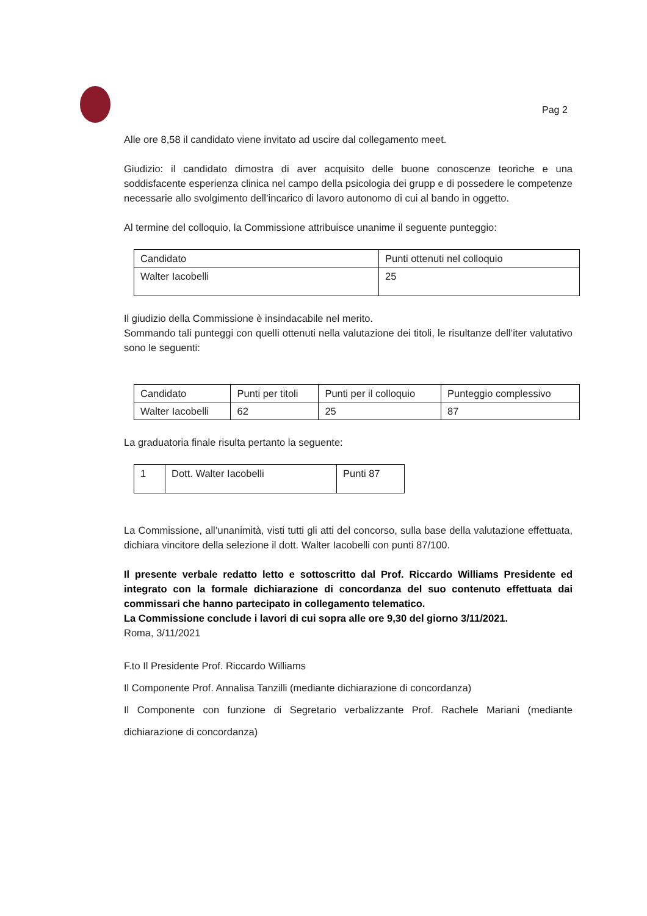Pag 2
Alle ore 8,58 il candidato viene invitato ad uscire dal collegamento meet.
Giudizio: il candidato dimostra di aver acquisito delle buone conoscenze teoriche e una soddisfacente esperienza clinica nel campo della psicologia dei grupp e di possedere le competenze necessarie allo svolgimento dell’incarico di lavoro autonomo di cui al bando in oggetto.
Al termine del colloquio, la Commissione attribuisce unanime il seguente punteggio:
| Candidato | Punti ottenuti nel colloquio |
| Walter Iacobelli | 25 |
Il giudizio della Commissione è insindacabile nel merito.
Sommando tali punteggi con quelli ottenuti nella valutazione dei titoli, le risultanze dell’iter valutativo sono le seguenti:
| Candidato | Punti per titoli | Punti per il colloquio | Punteggio complessivo |
| Walter Iacobelli | 62 | 25 | 87 |
La graduatoria finale risulta pertanto la seguente:
| 1 | Dott. Walter Iacobelli | Punti 87 |
La Commissione, all’unanimità, visti tutti gli atti del concorso, sulla base della valutazione effettuata, dichiara vincitore della selezione il dott. Walter Iacobelli con punti 87/100.
Il presente verbale redatto letto e sottoscritto dal Prof. Riccardo Williams Presidente ed integrato con la formale dichiarazione di concordanza del suo contenuto effettuata dai commissari che hanno partecipato in collegamento telematico.
La Commissione conclude i lavori di cui sopra alle ore 9,30 del giorno 3/11/2021.
Roma, 3/11/2021
F.to Il Presidente Prof. Riccardo Williams
Il Componente Prof. Annalisa Tanzilli (mediante dichiarazione di concordanza)
Il Componente con funzione di Segretario verbalizzante Prof. Rachele Mariani (mediante dichiarazione di concordanza)